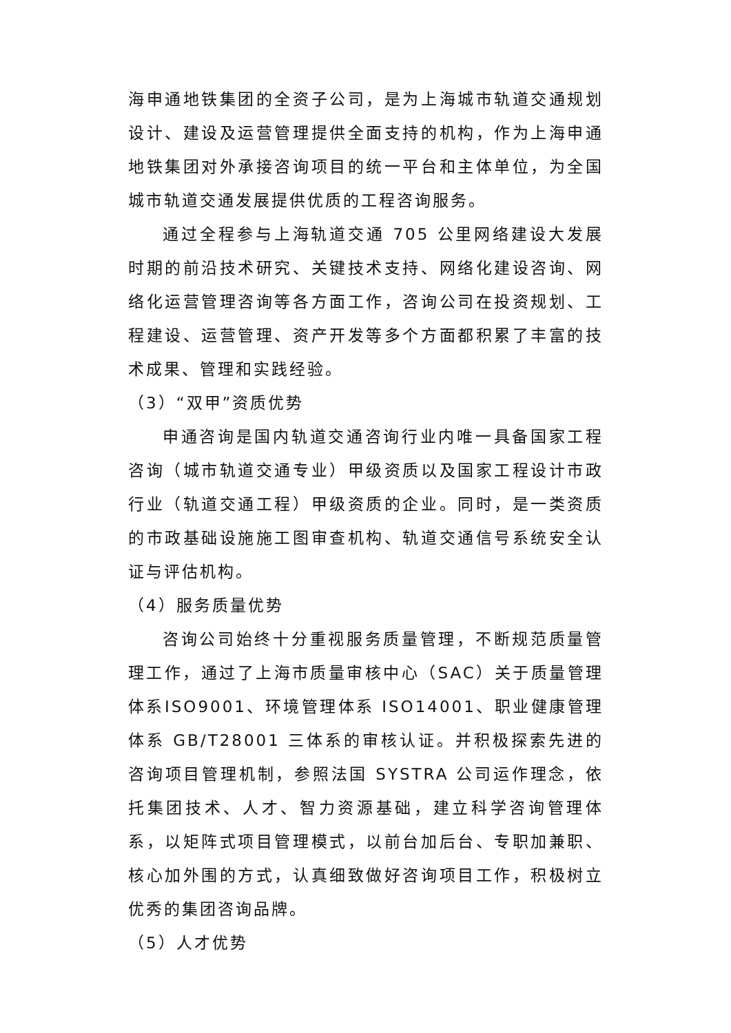海申通地铁集团的全资子公司，是为上海城市轨道交通规划设计、建设及运营管理提供全面支持的机构，作为上海申通地铁集团对外承接咨询项目的统一平台和主体单位，为全国城市轨道交通发展提供优质的工程咨询服务。
通过全程参与上海轨道交通 705 公里网络建设大发展时期的前沿技术研究、关键技术支持、网络化建设咨询、网络化运营管理咨询等各方面工作，咨询公司在投资规划、工程建设、运营管理、资产开发等多个方面都积累了丰富的技术成果、管理和实践经验。
（3）“双甲”资质优势
申通咨询是国内轨道交通咨询行业内唯一具备国家工程咨询（城市轨道交通专业）甲级资质以及国家工程设计市政行业（轨道交通工程）甲级资质的企业。同时，是一类资质的市政基础设施施工图审查机构、轨道交通信号系统安全认证与评估机构。
（4）服务质量优势
咨询公司始终十分重视服务质量管理，不断规范质量管理工作，通过了上海市质量审核中心（SAC）关于质量管理体系ISO9001、环境管理体系 ISO14001、职业健康管理体系 GB/T28001 三体系的审核认证。并积极探索先进的咨询项目管理机制，参照法国 SYSTRA 公司运作理念，依托集团技术、人才、智力资源基础，建立科学咨询管理体系，以矩阵式项目管理模式，以前台加后台、专职加兼职、核心加外围的方式，认真细致做好咨询项目工作，积极树立优秀的集团咨询品牌。
（5）人才优势